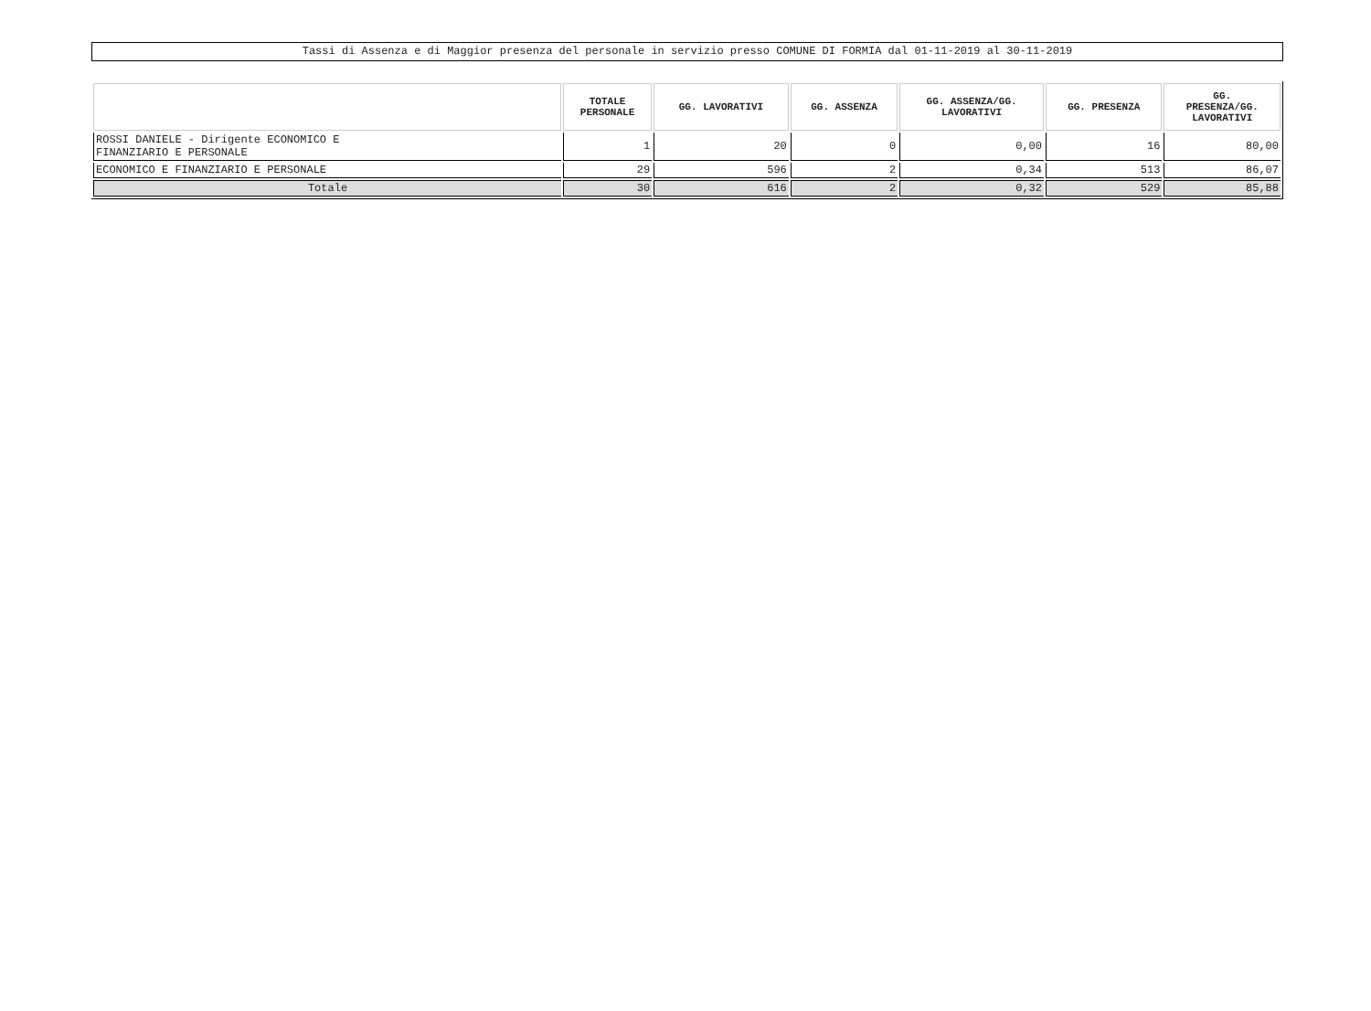Tassi di Assenza e di Maggior presenza del personale in servizio presso COMUNE DI FORMIA dal 01-11-2019 al 30-11-2019
| | TOTALE PERSONALE | GG. LAVORATIVI | GG. ASSENZA | GG. ASSENZA/GG. LAVORATIVI | GG. PRESENZA | GG. PRESENZA/GG. LAVORATIVI |
| --- | --- | --- | --- | --- | --- | --- |
| ROSSI DANIELE - Dirigente ECONOMICO E FINANZIARIO E PERSONALE | 1 | 20 | 0 | 0,00 | 16 | 80,00 |
| ECONOMICO E FINANZIARIO E PERSONALE | 29 | 596 | 2 | 0,34 | 513 | 86,07 |
| Totale | 30 | 616 | 2 | 0,32 | 529 | 85,88 |